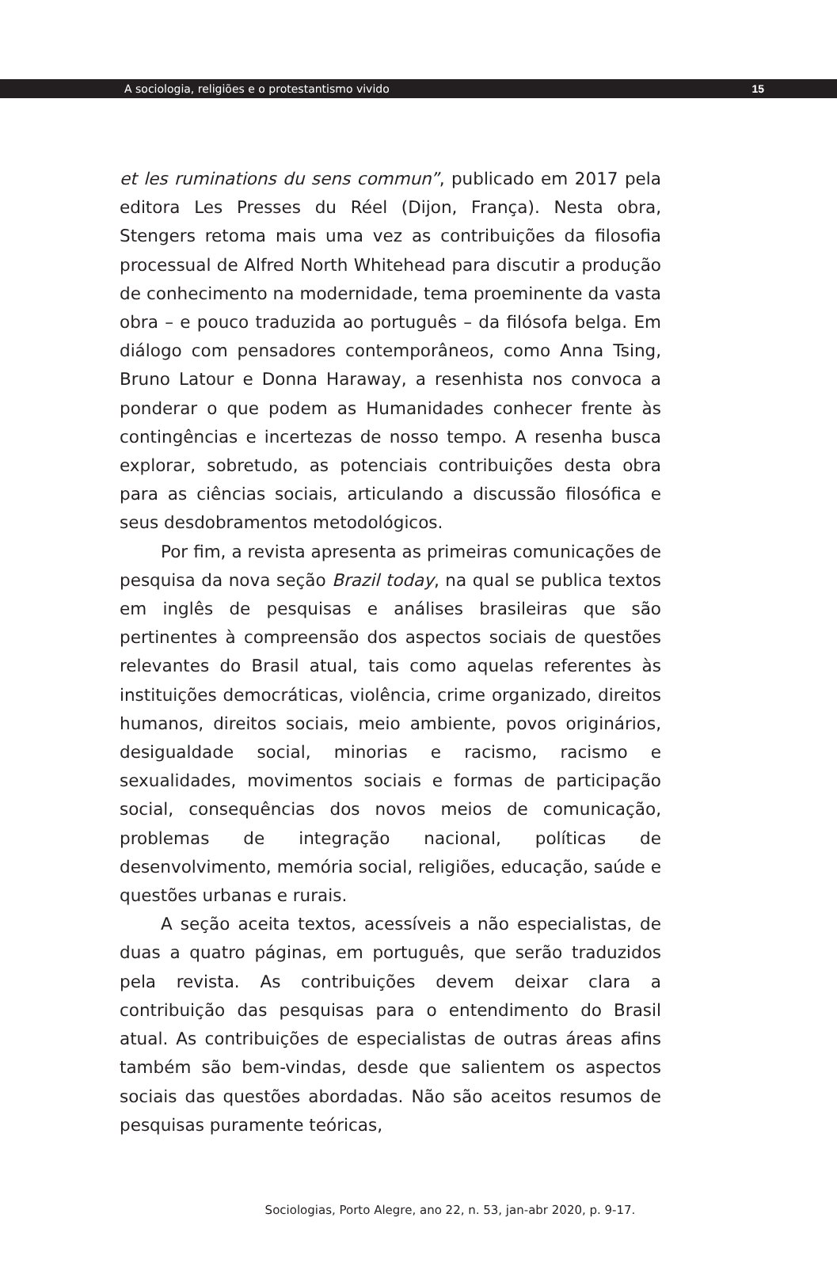A sociologia, religiões e o protestantismo vivido 15
et les ruminations du sens commun”, publicado em 2017 pela editora Les Presses du Réel (Dijon, França). Nesta obra, Stengers retoma mais uma vez as contribuições da filosofia processual de Alfred North Whitehead para discutir a produção de conhecimento na modernidade, tema proeminente da vasta obra – e pouco traduzida ao português – da filósofa belga. Em diálogo com pensadores contemporâneos, como Anna Tsing, Bruno Latour e Donna Haraway, a resenhista nos convoca a ponderar o que podem as Humanidades conhecer frente às contingências e incertezas de nosso tempo. A resenha busca explorar, sobretudo, as potenciais contribuições desta obra para as ciências sociais, articulando a discussão filosófica e seus desdobramentos metodológicos.
Por fim, a revista apresenta as primeiras comunicações de pesquisa da nova seção Brazil today, na qual se publica textos em inglês de pesquisas e análises brasileiras que são pertinentes à compreensão dos aspectos sociais de questões relevantes do Brasil atual, tais como aquelas referentes às instituições democráticas, violência, crime organizado, direitos humanos, direitos sociais, meio ambiente, povos originários, desigualdade social, minorias e racismo, racismo e sexualidades, movimentos sociais e formas de participação social, consequências dos novos meios de comunicação, problemas de integração nacional, políticas de desenvolvimento, memória social, religiões, educação, saúde e questões urbanas e rurais.
A seção aceita textos, acessíveis a não especialistas, de duas a quatro páginas, em português, que serão traduzidos pela revista. As contribuições devem deixar clara a contribuição das pesquisas para o entendimento do Brasil atual. As contribuições de especialistas de outras áreas afins também são bem-vindas, desde que salientem os aspectos sociais das questões abordadas. Não são aceitos resumos de pesquisas puramente teóricas,
Sociologias, Porto Alegre, ano 22, n. 53, jan-abr 2020, p. 9-17.